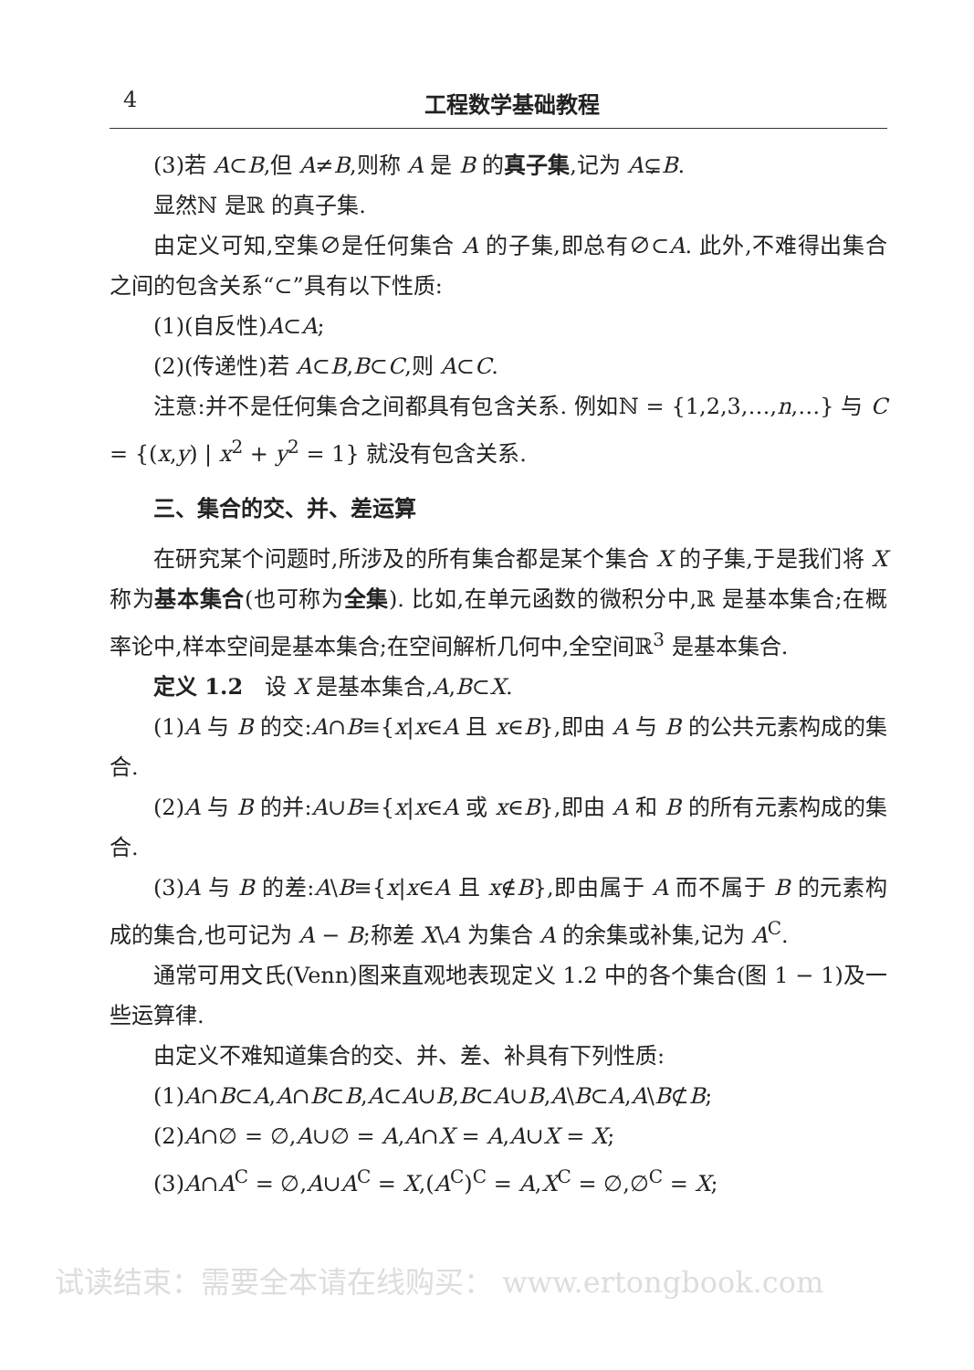4 工程数学基础教程
(3)若 A⊂B,但 A≠B,则称 A 是 B 的真子集,记为 A⊊B.
显然ℕ 是ℝ 的真子集.
由定义可知,空集∅是任何集合 A 的子集,即总有∅⊂A. 此外,不难得出集合之间的包含关系“⊂”具有以下性质:
(1)(自反性)A⊂A;
(2)(传递性)若 A⊂B,B⊂C,则 A⊂C.
注意:并不是任何集合之间都具有包含关系. 例如ℕ = {1,2,3,…,n,…} 与 C = {(x,y) | x<sup>2</sup> + y<sup>2</sup> = 1} 就没有包含关系.
三、集合的交、并、差运算
在研究某个问题时,所涉及的所有集合都是某个集合 X 的子集,于是我们将 X 称为基本集合(也可称为全集). 比如,在单元函数的微积分中,ℝ 是基本集合;在概率论中,样本空间是基本集合;在空间解析几何中,全空间ℝ<sup>3</sup> 是基本集合.
定义 1.2　设 X 是基本集合,A,B⊂X.
(1)A 与 B 的交:A∩B≡{x|x∈A 且 x∈B},即由 A 与 B 的公共元素构成的集合.
(2)A 与 B 的并:A∪B≡{x|x∈A 或 x∈B},即由 A 和 B 的所有元素构成的集合.
(3)A 与 B 的差:A\B≡{x|x∈A 且 x∉B},即由属于 A 而不属于 B 的元素构成的集合,也可记为 A − B;称差 X\A 为集合 A 的余集或补集,记为 A<sup>C</sup>.
通常可用文氏(Venn)图来直观地表现定义 1.2 中的各个集合(图 1 − 1)及一些运算律.
由定义不难知道集合的交、并、差、补具有下列性质:
(1)A∩B⊂A,A∩B⊂B,A⊂A∪B,B⊂A∪B,A\B⊂A,A\B⊄B;
(2)A∩∅ = ∅,A∪∅ = A,A∩X = A,A∪X = X;
(3)A∩A<sup>C</sup> = ∅,A∪A<sup>C</sup> = X,(A<sup>C</sup>)<sup>C</sup> = A,X<sup>C</sup> = ∅,∅<sup>C</sup> = X;
试读结束：需要全本请在线购买： www.ertongbook.com